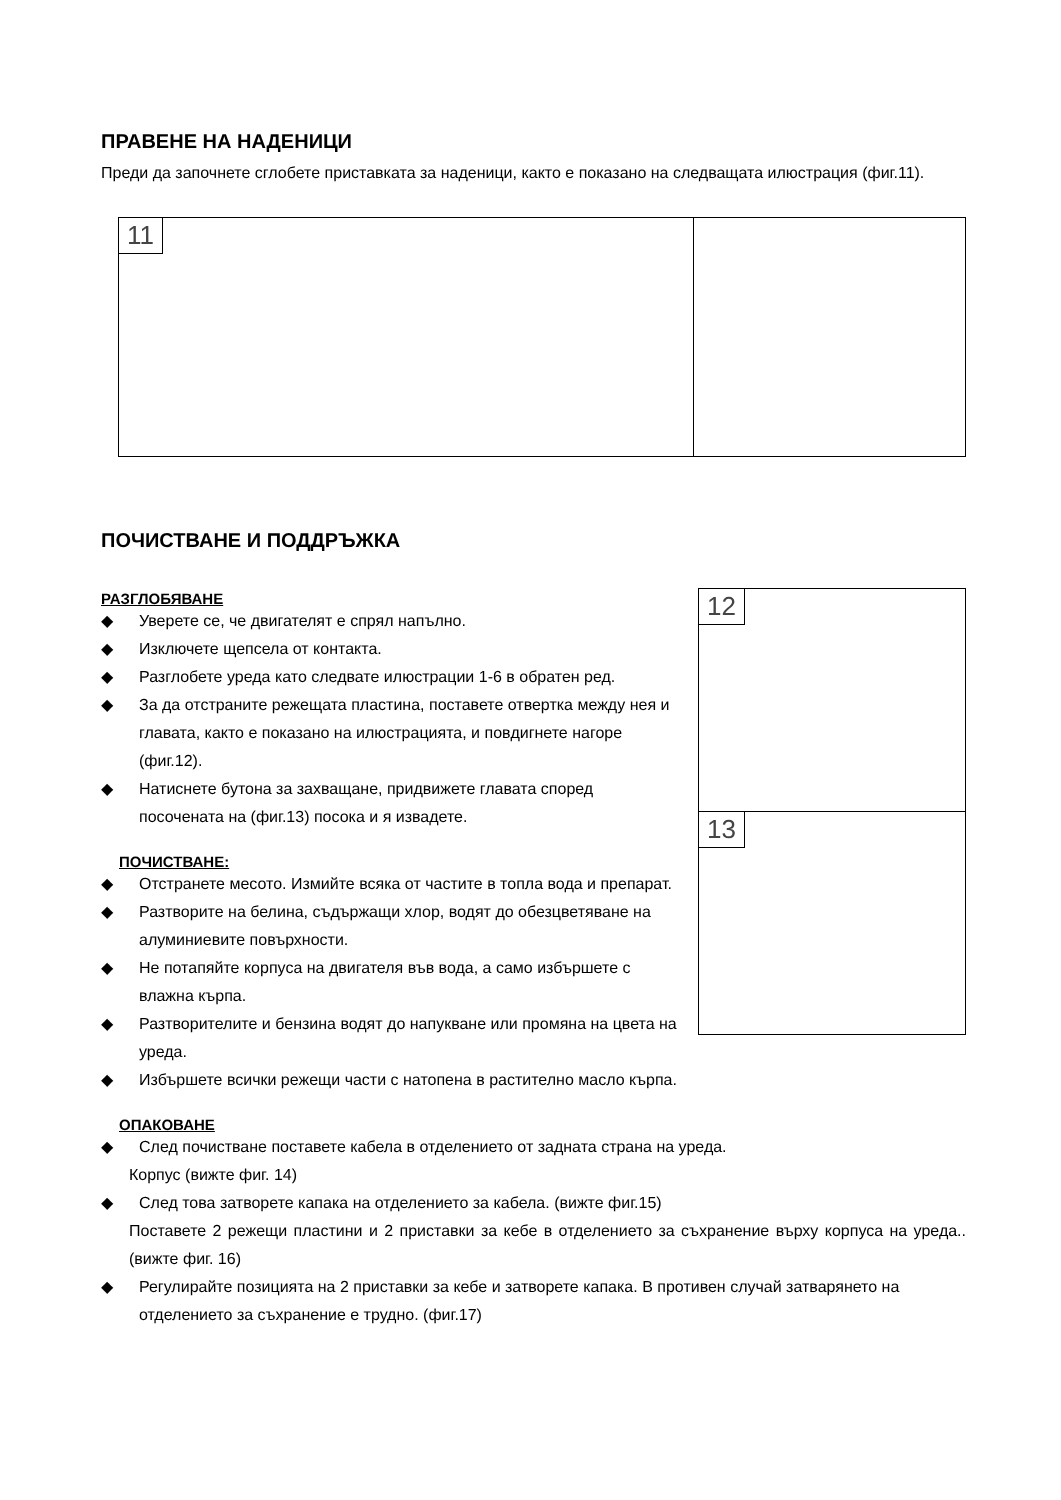ПРАВЕНЕ НА НАДЕНИЦИ
Преди да започнете сглобете приставката за наденици, както е показано на следващата илюстрация (фиг.11).
11
ПОЧИСТВАНЕ И ПОДДРЪЖКА
12
13
РАЗГЛОБЯВАНЕ
◆ Уверете се, че двигателят е спрял напълно.
◆ Изключете щепсела от контакта.
◆ Разглобете уреда като следвате илюстрации 1-6 в обратен ред.
◆ За да отстраните режещата пластина, поставете отвертка между нея и главата, както е показано на илюстрацията, и повдигнете нагоре (фиг.12).
◆ Натиснете бутона за захващане, придвижете главата според посочената на (фиг.13) посока и я извадете.
ПОЧИСТВАНЕ:
◆ Отстранете месото. Измийте всяка от частите в топла вода и препарат.
◆ Разтворите на белина, съдържащи хлор, водят до обезцветяване на алуминиевите повърхности.
◆ Не потапяйте корпуса на двигателя във вода, а само избършете с влажна кърпа.
◆ Разтворителите и бензина водят до напукване или промяна на цвета на уреда.
◆ Избършете всички режещи части с натопена в растително масло кърпа.
ОПАКОВАНЕ
◆ След почистване поставете кабела в отделението от задната страна на уреда.
Корпус (вижте фиг. 14)
◆ След това затворете капака на отделението за кабела. (вижте фиг.15)
Поставете 2 режещи пластини и 2 приставки за кебе в отделението за съхранение върху корпуса на уреда.. (вижте фиг. 16)
◆ Регулирайте позицията на 2 приставки за кебе и затворете капака. В противен случай затварянето на отделението за съхранение е трудно. (фиг.17)